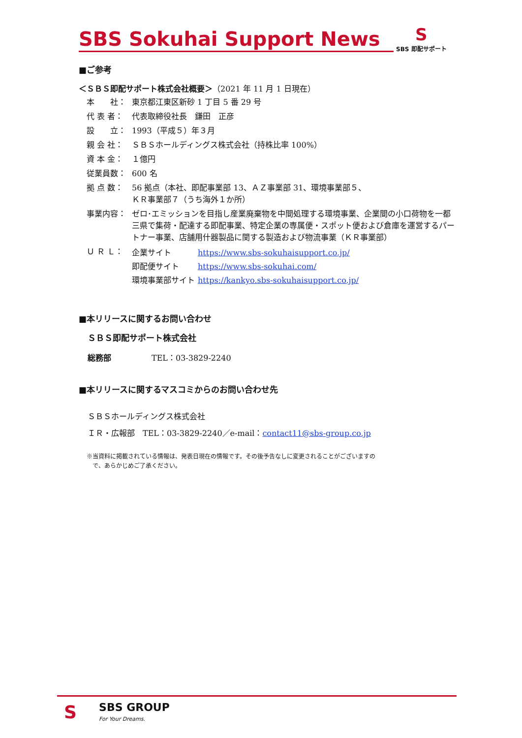SBS Sokuhai Support News
S
SBS 即配サポート
■ご参考
＜ＳＢＳ即配サポート株式会社概要＞（2021 年 11 月 1 日現在）
本　　社： 東京都江東区新砂 1 丁目 5 番 29 号
代 表 者： 代表取締役社長　鎌田　正彦
設　　立： 1993（平成５）年３月
親 会 社： ＳＢＳホールディングス株式会社（持株比率 100%）
資 本 金： １億円
従業員数： 600 名
拠 点 数： 56 拠点（本社、即配事業部 13、ＡＺ事業部 31、環境事業部５、
ＫＲ事業部７（うち海外１か所）
事業内容： ゼロ･エミッションを目指し産業廃棄物を中間処理する環境事業、企業間の小口荷物を一都三県で集荷・配達する即配事業、特定企業の専属便・スポット便および倉庫を運営するパートナー事業、店舗用什器製品に関する製造および物流事業（ＫＲ事業部）
Ｕ Ｒ Ｌ：
| 企業サイト | https://www.sbs-sokuhaisupport.co.jp/ |
| 即配便サイト | https://www.sbs-sokuhai.com/ |
| 環境事業部サイト | https://kankyo.sbs-sokuhaisupport.co.jp/ |
■本リリースに関するお問い合わせ
ＳＢＳ即配サポート株式会社
総務部 TEL：03-3829-2240
■本リリースに関するマスコミからのお問い合わせ先
ＳＢＳホールディングス株式会社
ＩＲ・広報部　TEL：03-3829-2240／e-mail：contact11@sbs-group.co.jp
※当資料に掲載されている情報は、発表日現在の情報です。その後予告なしに変更されることがございますの
　で、あらかじめご了承ください。
S SBS GROUP
For Your Dreams.